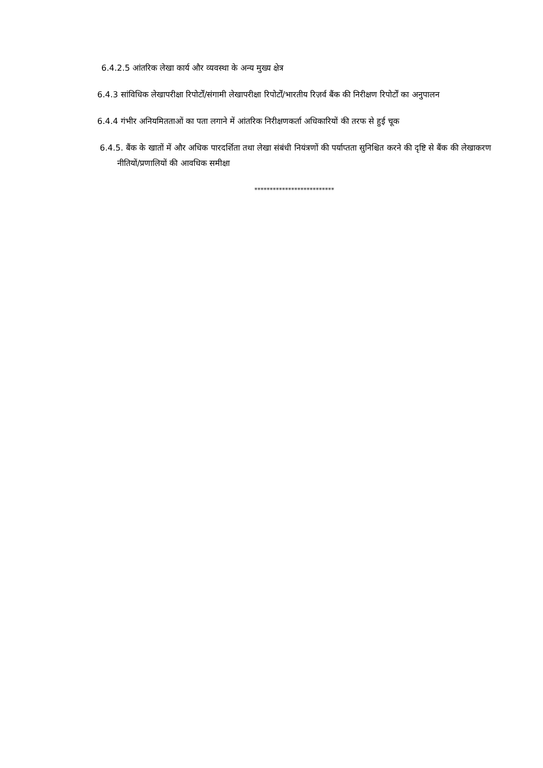6.4.2.5 आंतरिक लेखा कार्य और व्यवस्था के अन्य मुख्य क्षेत्र
6.4.3 सांविधिक लेखापरीक्षा रिपोर्टों/संगामी लेखापरीक्षा रिपोर्टों/भारतीय रिज़र्व बैंक की निरीक्षण रिपोर्टों का अनुपालन
6.4.4 गंभीर अनियमितताओं का पता लगाने में आंतरिक निरीक्षणकर्ता अधिकारियों की तरफ से हुई चूक
6.4.5. बैंक के खातों में और अधिक पारदर्शिता तथा लेखा संबंधी नियंत्रणों की पर्याप्तता सुनिश्चित करने की दृष्टि से बैंक की लेखाकरण नीतियों/प्रणालियों की आवधिक समीक्षा
**************************